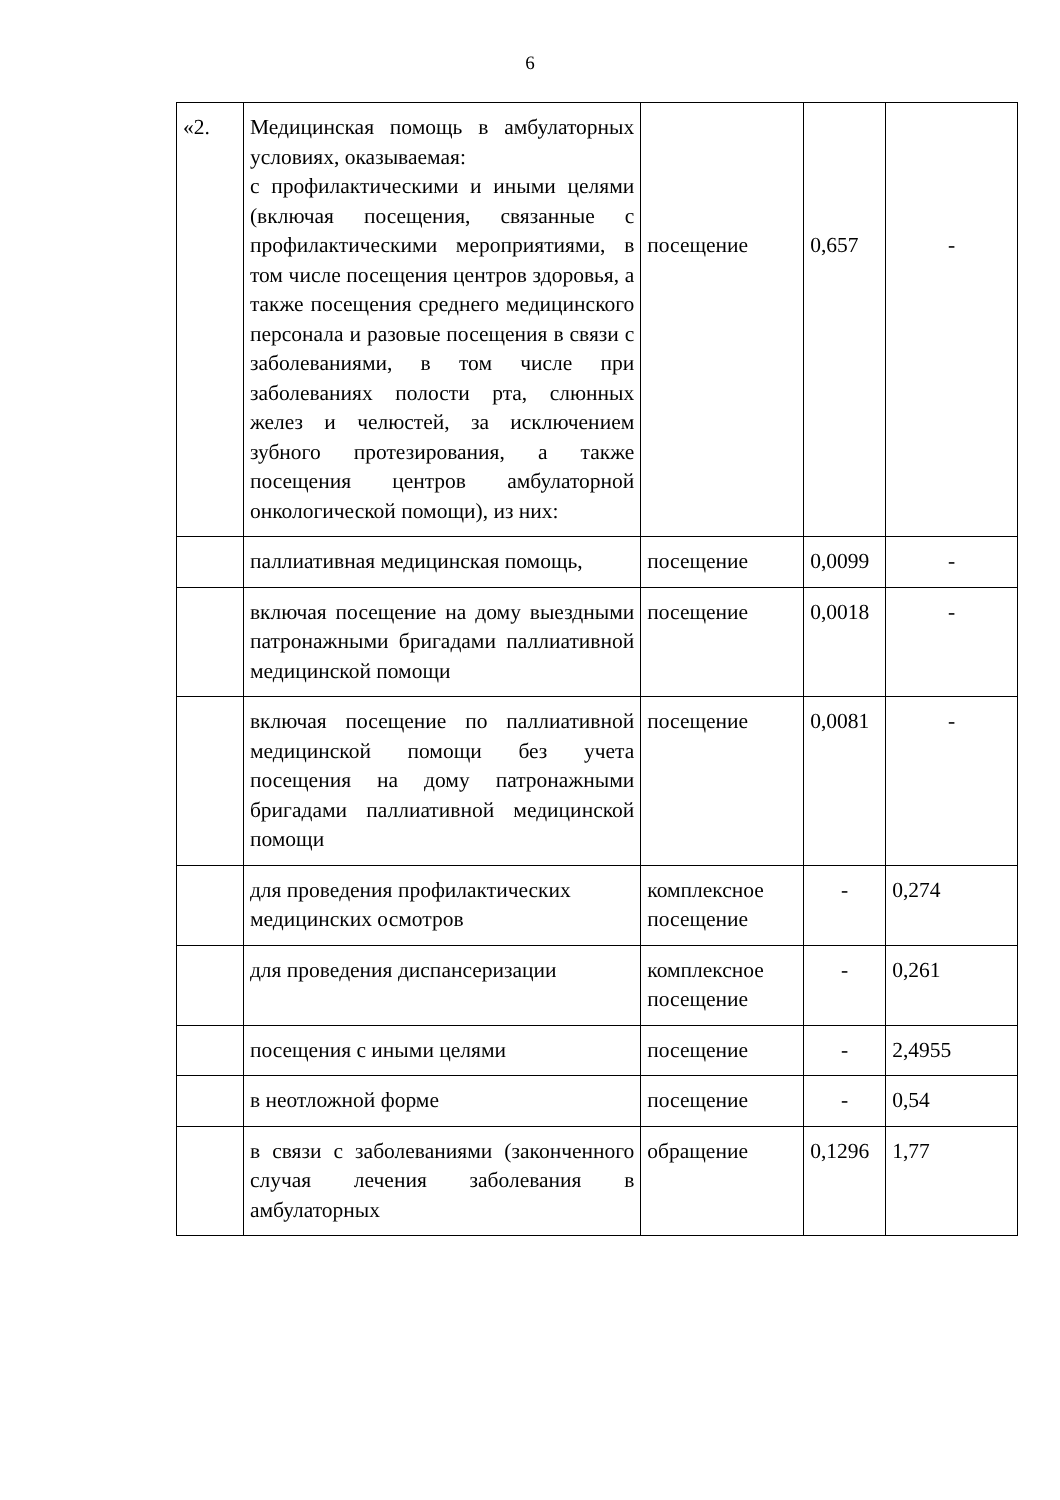6
| «2. | Медицинская помощь в амбулаторных условиях, оказываемая: с профилактическими и иными целями (включая посещения, связанные с профилактическими мероприятиями, в том числе посещения центров здоровья, а также посещения среднего медицинского персонала и разовые посещения в связи с заболеваниями, в том числе при заболеваниях полости рта, слюнных желез и челюстей, за исключением зубного протезирования, а также посещения центров амбулаторной онкологической помощи), из них: | посещение | 0,657 | - |
| | паллиативная медицинская помощь, | посещение | 0,0099 | - |
| | включая посещение на дому выездными патронажными бригадами паллиативной медицинской помощи | посещение | 0,0018 | - |
| | включая посещение по паллиативной медицинской помощи без учета посещения на дому патронажными бригадами паллиативной медицинской помощи | посещение | 0,0081 | - |
| | для проведения профилактических медицинских осмотров | комплексное посещение | - | 0,274 |
| | для проведения диспансеризации | комплексное посещение | - | 0,261 |
| | посещения с иными целями | посещение | - | 2,4955 |
| | в неотложной форме | посещение | - | 0,54 |
| | в связи с заболеваниями (законченного случая лечения заболевания в амбулаторных | обращение | 0,1296 | 1,77 |